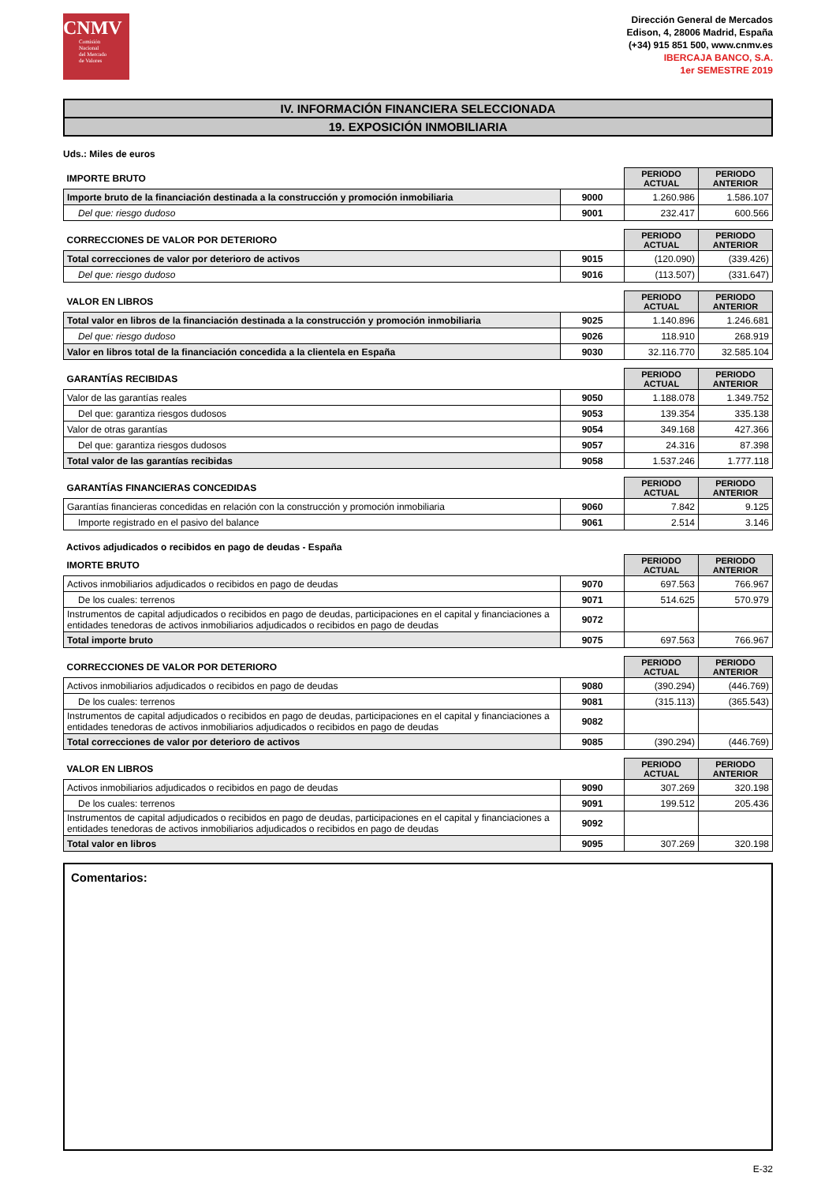CNMV
Comisión
Nacional
del Mercado
de Valores
Dirección General de Mercados
Edison, 4, 28006 Madrid, España
(+34) 915 851 500, www.cnmv.es
IBERCAJA BANCO, S.A.
1er SEMESTRE 2019
IV. INFORMACIÓN FINANCIERA SELECCIONADA
19. EXPOSICIÓN INMOBILIARIA
Uds.: Miles de euros
| IMPORTE BRUTO | | PERIODO ACTUAL | PERIODO ANTERIOR |
| Importe bruto de la financiación destinada a la construcción y promoción inmobiliaria | 9000 | 1.260.986 | 1.586.107 |
| Del que: riesgo dudoso | 9001 | 232.417 | 600.566 |
| CORRECCIONES DE VALOR POR DETERIORO | | PERIODO ACTUAL | PERIODO ANTERIOR |
| Total correcciones de valor por deterioro de activos | 9015 | (120.090) | (339.426) |
| Del que: riesgo dudoso | 9016 | (113.507) | (331.647) |
| VALOR EN LIBROS | | PERIODO ACTUAL | PERIODO ANTERIOR |
| Total valor en libros de la financiación destinada a la construcción y promoción inmobiliaria | 9025 | 1.140.896 | 1.246.681 |
| Del que: riesgo dudoso | 9026 | 118.910 | 268.919 |
| Valor en libros total de la financiación concedida a la clientela en España | 9030 | 32.116.770 | 32.585.104 |
| GARANTÍAS RECIBIDAS | | PERIODO ACTUAL | PERIODO ANTERIOR |
| Valor de las garantías reales | 9050 | 1.188.078 | 1.349.752 |
| Del que: garantiza riesgos dudosos | 9053 | 139.354 | 335.138 |
| Valor de otras garantías | 9054 | 349.168 | 427.366 |
| Del que: garantiza riesgos dudosos | 9057 | 24.316 | 87.398 |
| Total valor de las garantías recibidas | 9058 | 1.537.246 | 1.777.118 |
| GARANTÍAS FINANCIERAS CONCEDIDAS | | PERIODO ACTUAL | PERIODO ANTERIOR |
| Garantías financieras concedidas en relación con la construcción y promoción inmobiliaria | 9060 | 7.842 | 9.125 |
| Importe registrado en el pasivo del balance | 9061 | 2.514 | 3.146 |
Activos adjudicados o recibidos en pago de deudas - España
| IMORTE BRUTO | | PERIODO ACTUAL | PERIODO ANTERIOR |
| Activos inmobiliarios adjudicados o recibidos en pago de deudas | 9070 | 697.563 | 766.967 |
| De los cuales: terrenos | 9071 | 514.625 | 570.979 |
| Instrumentos de capital adjudicados o recibidos en pago de deudas, participaciones en el capital y financiaciones a entidades tenedoras de activos inmobiliarios adjudicados o recibidos en pago de deudas | 9072 | | |
| Total importe bruto | 9075 | 697.563 | 766.967 |
| CORRECCIONES DE VALOR POR DETERIORO | | PERIODO ACTUAL | PERIODO ANTERIOR |
| Activos inmobiliarios adjudicados o recibidos en pago de deudas | 9080 | (390.294) | (446.769) |
| De los cuales: terrenos | 9081 | (315.113) | (365.543) |
| Instrumentos de capital adjudicados o recibidos en pago de deudas, participaciones en el capital y financiaciones a entidades tenedoras de activos inmobiliarios adjudicados o recibidos en pago de deudas | 9082 | | |
| Total correcciones de valor por deterioro de activos | 9085 | (390.294) | (446.769) |
| VALOR EN LIBROS | | PERIODO ACTUAL | PERIODO ANTERIOR |
| Activos inmobiliarios adjudicados o recibidos en pago de deudas | 9090 | 307.269 | 320.198 |
| De los cuales: terrenos | 9091 | 199.512 | 205.436 |
| Instrumentos de capital adjudicados o recibidos en pago de deudas, participaciones en el capital y financiaciones a entidades tenedoras de activos inmobiliarios adjudicados o recibidos en pago de deudas | 9092 | | |
| Total valor en libros | 9095 | 307.269 | 320.198 |
Comentarios:
E-32